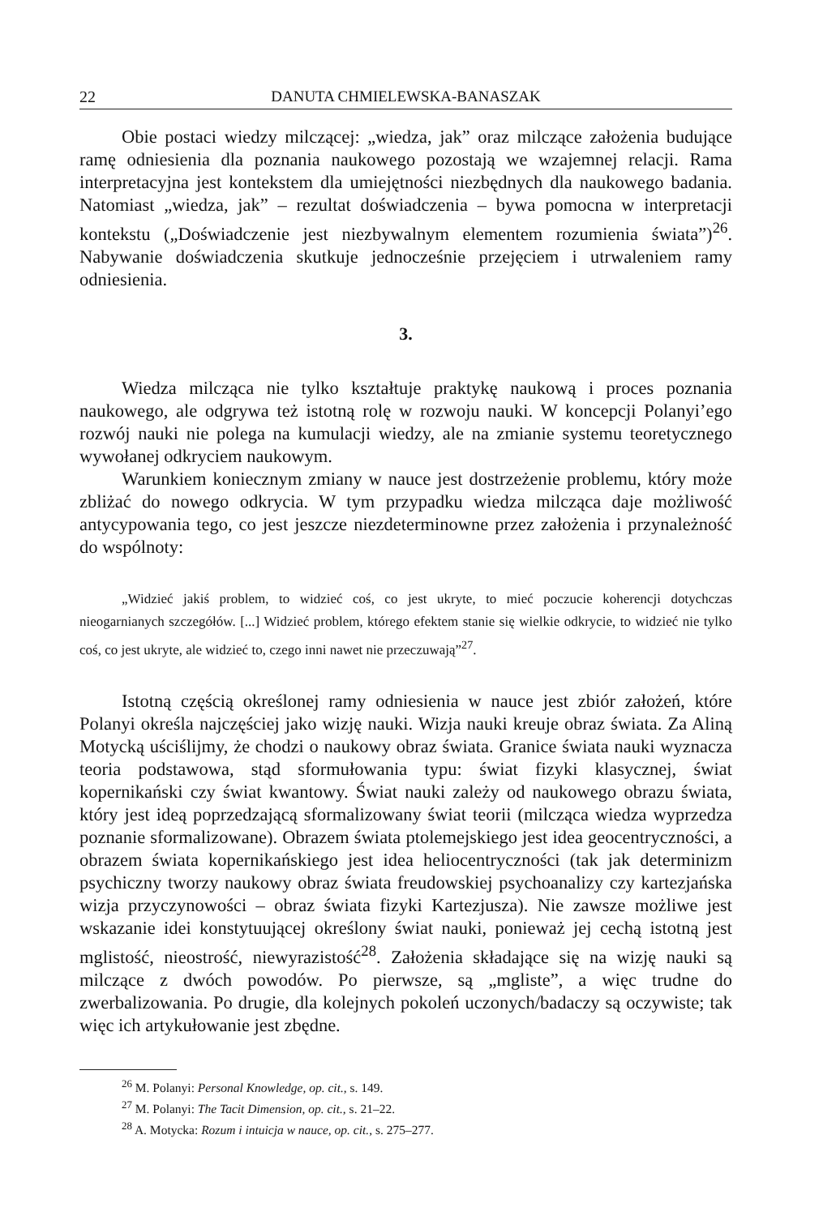22 DANUTA CHMIELEWSKA-BANASZAK
Obie postaci wiedzy milczącej: „wiedza, jak” oraz milczące założenia budujące ramę odniesienia dla poznania naukowego pozostają we wzajemnej relacji. Rama interpretacyjna jest kontekstem dla umiejętności niezbędnych dla naukowego badania. Natomiast „wiedza, jak” – rezultat doświadczenia – bywa pomocna w interpretacji kontekstu („Doświadczenie jest niezbywalnym elementem rozumienia świata”)<sup>26</sup>. Nabywanie doświadczenia skutkuje jednocześnie przejęciem i utrwaleniem ramy odniesienia.
3.
Wiedza milcząca nie tylko kształtuje praktykę naukową i proces poznania naukowego, ale odgrywa też istotną rolę w rozwoju nauki. W koncepcji Polanyi’ego rozwój nauki nie polega na kumulacji wiedzy, ale na zmianie systemu teoretycznego wywołanej odkryciem naukowym.
Warunkiem koniecznym zmiany w nauce jest dostrzeżenie problemu, który może zbliżać do nowego odkrycia. W tym przypadku wiedza milcząca daje możliwość antycypowania tego, co jest jeszcze niezdeterminowne przez założenia i przynależność do wspólnoty:
„Widzieć jakiś problem, to widzieć coś, co jest ukryte, to mieć poczucie koherencji dotychczas nieogarnianych szczegółów. [...] Widzieć problem, którego efektem stanie się wielkie odkrycie, to widzieć nie tylko coś, co jest ukryte, ale widzieć to, czego inni nawet nie przeczuwają”<sup>27</sup>.
Istotną częścią określonej ramy odniesienia w nauce jest zbiór założeń, które Polanyi określa najczęściej jako wizję nauki. Wizja nauki kreuje obraz świata. Za Aliną Motycką uściślijmy, że chodzi o naukowy obraz świata. Granice świata nauki wyznacza teoria podstawowa, stąd sformułowania typu: świat fizyki klasycznej, świat kopernikański czy świat kwantowy. Świat nauki zależy od naukowego obrazu świata, który jest ideą poprzedzającą sformalizowany świat teorii (milcząca wiedza wyprzedza poznanie sformalizowane). Obrazem świata ptolemejskiego jest idea geocentryczności, a obrazem świata kopernikańskiego jest idea heliocentryczności (tak jak determinizm psychiczny tworzy naukowy obraz świata freudowskiej psychoanalizy czy kartezjańska wizja przyczynowości – obraz świata fizyki Kartezjusza). Nie zawsze możliwe jest wskazanie idei konstytuującej określony świat nauki, ponieważ jej cechą istotną jest mglistość, nieostrość, niewyrazistość<sup>28</sup>. Założenia składające się na wizję nauki są milczące z dwóch powodów. Po pierwsze, są „mgliste”, a więc trudne do zwerbalizowania. Po drugie, dla kolejnych pokoleń uczonych/badaczy są oczywiste; tak więc ich artykułowanie jest zbędne.
<sup>26</sup> M. Polanyi: Personal Knowledge, op. cit., s. 149.
<sup>27</sup> M. Polanyi: The Tacit Dimension, op. cit., s. 21–22.
<sup>28</sup> A. Motycka: Rozum i intuicja w nauce, op. cit., s. 275–277.